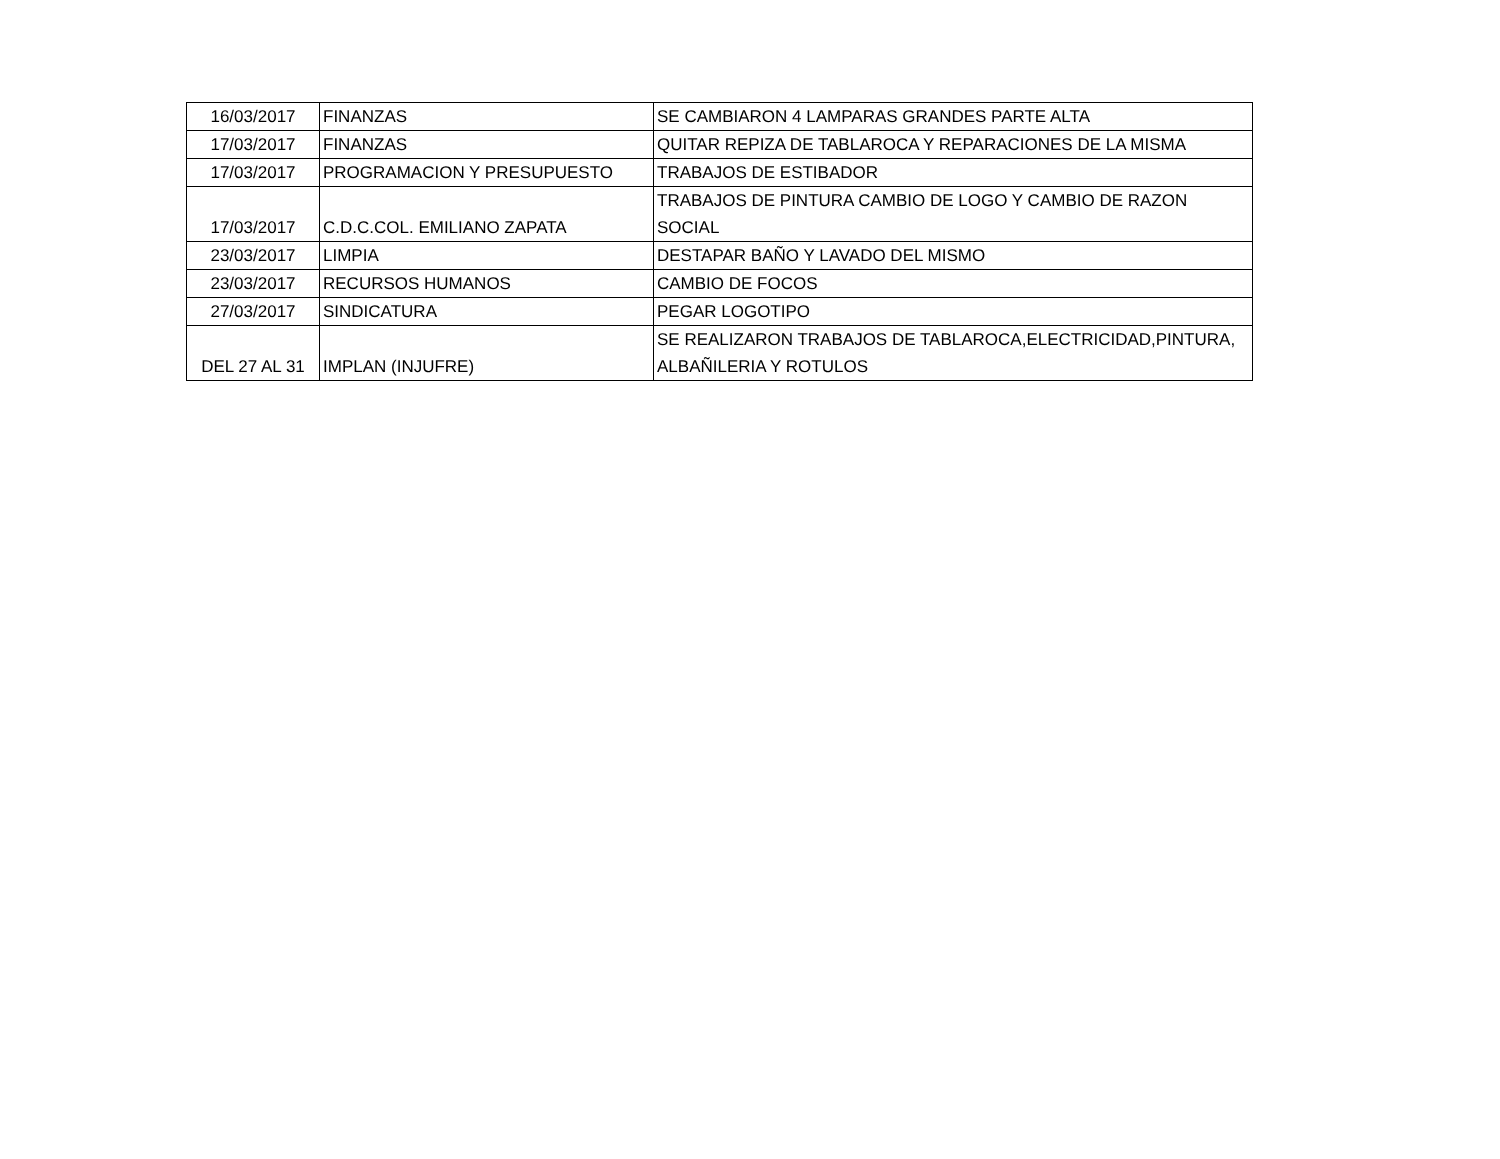| 16/03/2017 | FINANZAS | SE CAMBIARON 4 LAMPARAS GRANDES PARTE ALTA |
| 17/03/2017 | FINANZAS | QUITAR REPIZA DE TABLAROCA Y REPARACIONES DE LA MISMA |
| 17/03/2017 | PROGRAMACION Y PRESUPUESTO | TRABAJOS DE ESTIBADOR |
| 17/03/2017 | C.D.C.COL. EMILIANO ZAPATA | TRABAJOS DE PINTURA CAMBIO DE LOGO Y CAMBIO DE RAZON SOCIAL |
| 23/03/2017 | LIMPIA | DESTAPAR BAÑO Y LAVADO DEL MISMO |
| 23/03/2017 | RECURSOS HUMANOS | CAMBIO DE FOCOS |
| 27/03/2017 | SINDICATURA | PEGAR LOGOTIPO |
| DEL 27 AL 31 | IMPLAN (INJUFRE) | SE REALIZARON TRABAJOS DE TABLAROCA,ELECTRICIDAD,PINTURA, ALBAÑILERIA Y ROTULOS |